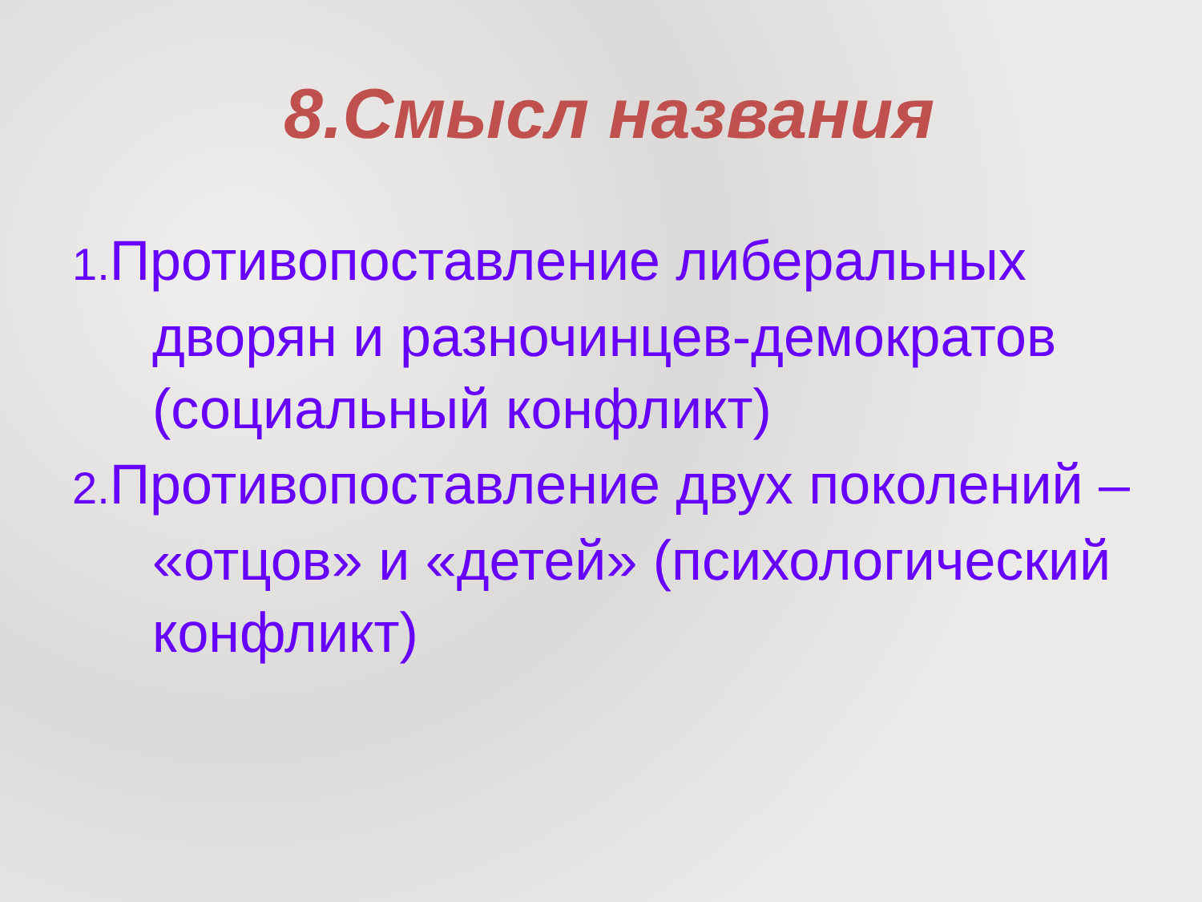8.Смысл названия
1. Противопоставление либеральных дворян и разночинцев-демократов (социальный конфликт)
2. Противопоставление двух поколений – «отцов» и «детей» (психологический конфликт)